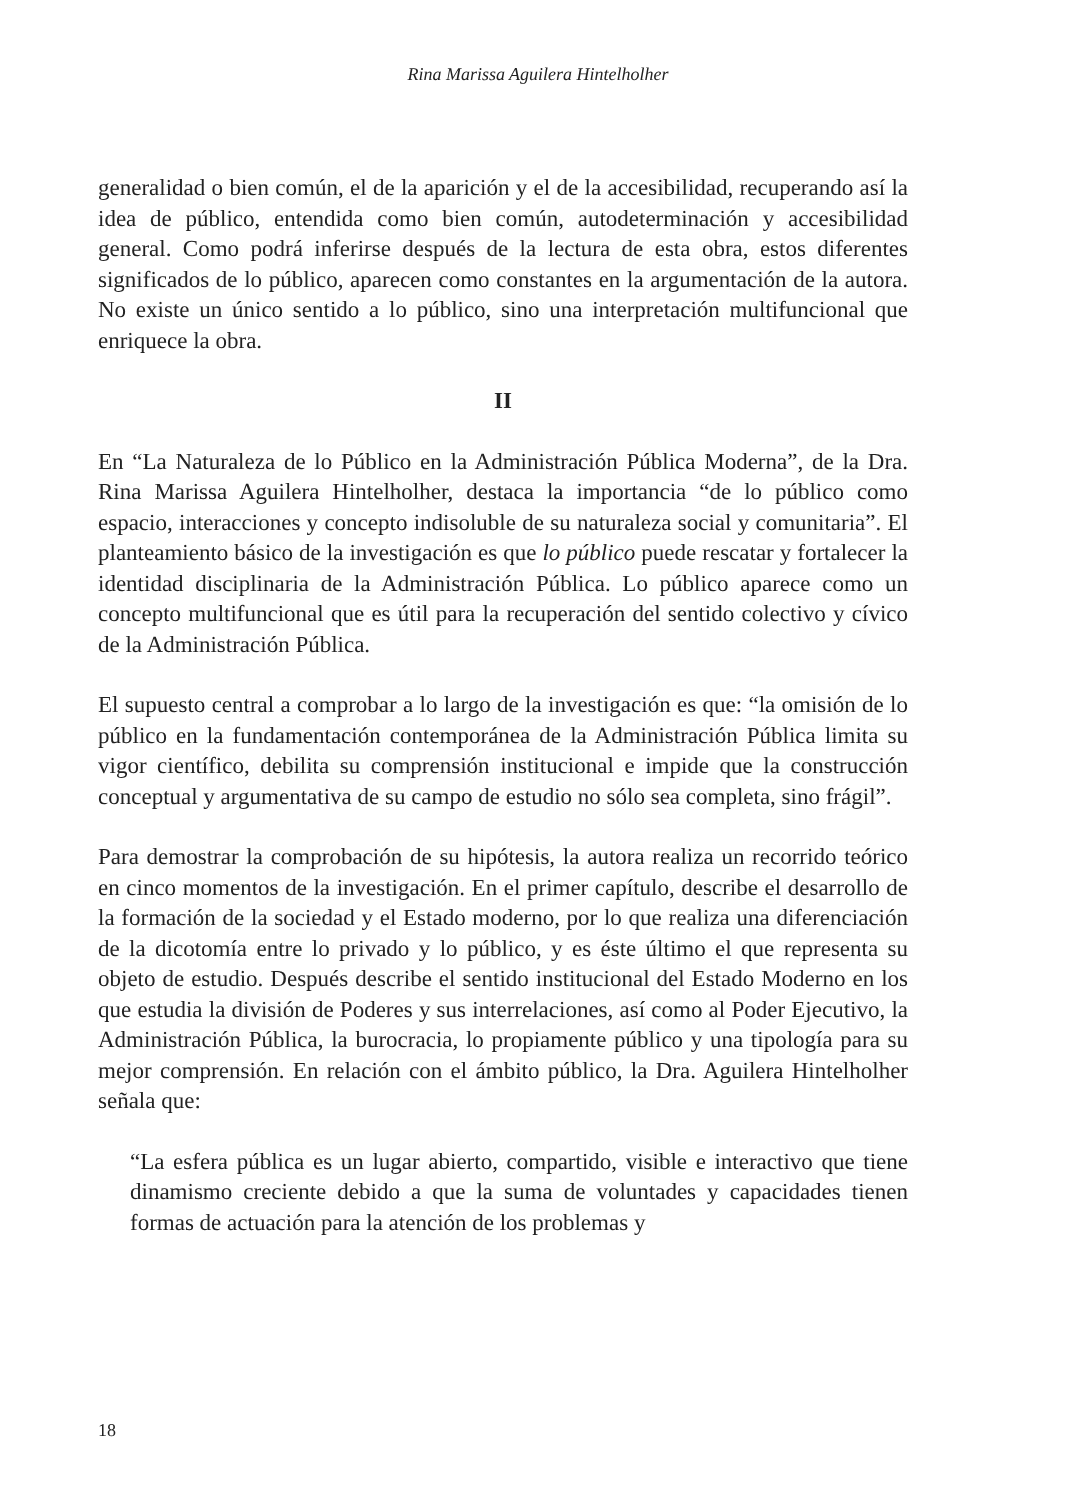Rina Marissa Aguilera Hintelholher
generalidad o bien común, el de la aparición y el de la accesibilidad, recuperando así la idea de público, entendida como bien común, autodeterminación y accesibilidad general. Como podrá inferirse después de la lectura de esta obra, estos diferentes significados de lo público, aparecen como constantes en la argumentación de la autora. No existe un único sentido a lo público, sino una interpretación multifuncional que enriquece la obra.
II
En “La Naturaleza de lo Público en la Administración Pública Moderna”, de la Dra. Rina Marissa Aguilera Hintelholher, destaca la importancia “de lo público como espacio, interacciones y concepto indisoluble de su naturaleza social y comunitaria”. El planteamiento básico de la investigación es que lo público puede rescatar y fortalecer la identidad disciplinaria de la Administración Pública. Lo público aparece como un concepto multifuncional que es útil para la recuperación del sentido colectivo y cívico de la Administración Pública.
El supuesto central a comprobar a lo largo de la investigación es que: “la omisión de lo público en la fundamentación contemporánea de la Administración Pública limita su vigor científico, debilita su comprensión institucional e impide que la construcción conceptual y argumentativa de su campo de estudio no sólo sea completa, sino frágil”.
Para demostrar la comprobación de su hipótesis, la autora realiza un recorrido teórico en cinco momentos de la investigación. En el primer capítulo, describe el desarrollo de la formación de la sociedad y el Estado moderno, por lo que realiza una diferenciación de la dicotomía entre lo privado y lo público, y es éste último el que representa su objeto de estudio. Después describe el sentido institucional del Estado Moderno en los que estudia la división de Poderes y sus interrelaciones, así como al Poder Ejecutivo, la Administración Pública, la burocracia, lo propiamente público y una tipología para su mejor comprensión. En relación con el ámbito público, la Dra. Aguilera Hintelholher señala que:
“La esfera pública es un lugar abierto, compartido, visible e interactivo que tiene dinamismo creciente debido a que la suma de voluntades y capacidades tienen formas de actuación para la atención de los problemas y
18